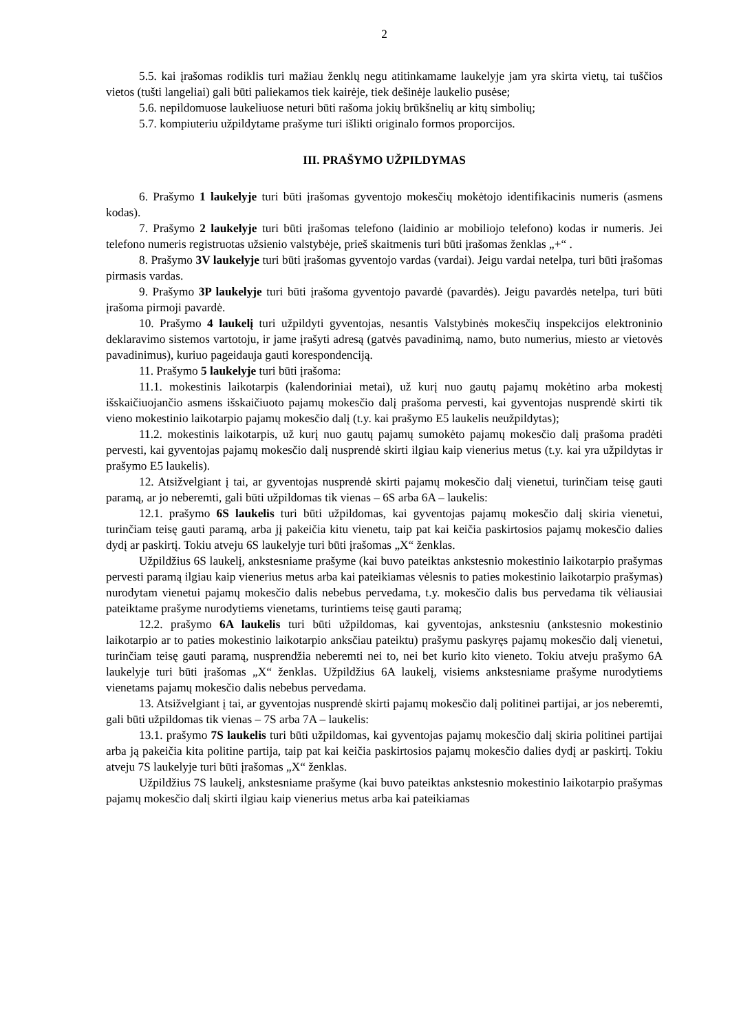2
5.5. kai įrašomas rodiklis turi mažiau ženklų negu atitinkamame laukelyje jam yra skirta vietų, tai tuščios vietos (tušti langeliai) gali būti paliekamos tiek kairėje, tiek dešinėje laukelio pusėse;
5.6. nepildomuose laukeliuose neturi būti rašoma jokių brūkšnelių ar kitų simbolių;
5.7. kompiuteriu užpildytame prašyme turi išlikti originalo formos proporcijos.
III. PRAŠYMO UŽPILDYMAS
6. Prašymo 1 laukelyje turi būti įrašomas gyventojo mokesčių mokėtojo identifikacinis numeris (asmens kodas).
7. Prašymo 2 laukelyje turi būti įrašomas telefono (laidinio ar mobiliojo telefono) kodas ir numeris. Jei telefono numeris registruotas užsienio valstybėje, prieš skaitmenis turi būti įrašomas ženklas „+“ .
8. Prašymo 3V laukelyje turi būti įrašomas gyventojo vardas (vardai). Jeigu vardai netelpa, turi būti įrašomas pirmasis vardas.
9. Prašymo 3P laukelyje turi būti įrašoma gyventojo pavardė (pavardės). Jeigu pavardės netelpa, turi būti įrašoma pirmoji pavardė.
10. Prašymo 4 laukelį turi užpildyti gyventojas, nesantis Valstybinės mokesčių inspekcijos elektroninio deklaravimo sistemos vartotoju, ir jame įrašyti adresą (gatvės pavadinimą, namo, buto numerius, miesto ar vietovės pavadinimus), kuriuo pageidauja gauti korespondenciją.
11. Prašymo 5 laukelyje turi būti įrašoma:
11.1. mokestinis laikotarpis (kalendoriniai metai), už kurį nuo gautų pajamų mokėtino arba mokestį išskaičiuojančio asmens išskaičiuoto pajamų mokesčio dalį prašoma pervesti, kai gyventojas nusprendė skirti tik vieno mokestinio laikotarpio pajamų mokesčio dalį (t.y. kai prašymo E5 laukelis neužpildytas);
11.2. mokestinis laikotarpis, už kurį nuo gautų pajamų sumokėto pajamų mokesčio dalį prašoma pradėti pervesti, kai gyventojas pajamų mokesčio dalį nusprendė skirti ilgiau kaip vienerius metus (t.y. kai yra užpildytas ir prašymo E5 laukelis).
12. Atsižvelgiant į tai, ar gyventojas nusprendė skirti pajamų mokesčio dalį vienetui, turinčiam teisę gauti paramą, ar jo neberemti, gali būti užpildomas tik vienas – 6S arba 6A – laukelis:
12.1. prašymo 6S laukelis turi būti užpildomas, kai gyventojas pajamų mokesčio dalį skiria vienetui, turinčiam teisę gauti paramą, arba jį pakeičia kitu vienetu, taip pat kai keičia paskirtosios pajamų mokesčio dalies dydį ar paskirtį. Tokiu atveju 6S laukelyje turi būti įrašomas „X“ ženklas.
Užpildžius 6S laukelį, ankstesniame prašyme (kai buvo pateiktas ankstesnio mokestinio laikotarpio prašymas pervesti paramą ilgiau kaip vienerius metus arba kai pateikiamas vėlesnis to paties mokestinio laikotarpio prašymas) nurodytam vienetui pajamų mokesčio dalis nebebus pervedama, t.y. mokesčio dalis bus pervedama tik vėliausiai pateiktame prašyme nurodytiems vienetams, turintiems teisę gauti paramą;
12.2. prašymo 6A laukelis turi būti užpildomas, kai gyventojas, ankstesniu (ankstesnio mokestinio laikotarpio ar to paties mokestinio laikotarpio anksčiau pateiktu) prašymu paskyręs pajamų mokesčio dalį vienetui, turinčiam teisę gauti paramą, nusprendžia neberemti nei to, nei bet kurio kito vieneto. Tokiu atveju prašymo 6A laukelyje turi būti įrašomas „X“ ženklas. Užpildžius 6A laukelį, visiems ankstesniame prašyme nurodytiems vienetams pajamų mokesčio dalis nebebus pervedama.
13. Atsižvelgiant į tai, ar gyventojas nusprendė skirti pajamų mokesčio dalį politinei partijai, ar jos neberemti, gali būti užpildomas tik vienas – 7S arba 7A – laukelis:
13.1. prašymo 7S laukelis turi būti užpildomas, kai gyventojas pajamų mokesčio dalį skiria politinei partijai arba ją pakeičia kita politine partija, taip pat kai keičia paskirtosios pajamų mokesčio dalies dydį ar paskirtį. Tokiu atveju 7S laukelyje turi būti įrašomas „X“ ženklas.
Užpildžius 7S laukelį, ankstesniame prašyme (kai buvo pateiktas ankstesnio mokestinio laikotarpio prašymas pajamų mokesčio dalį skirti ilgiau kaip vienerius metus arba kai pateikiamas